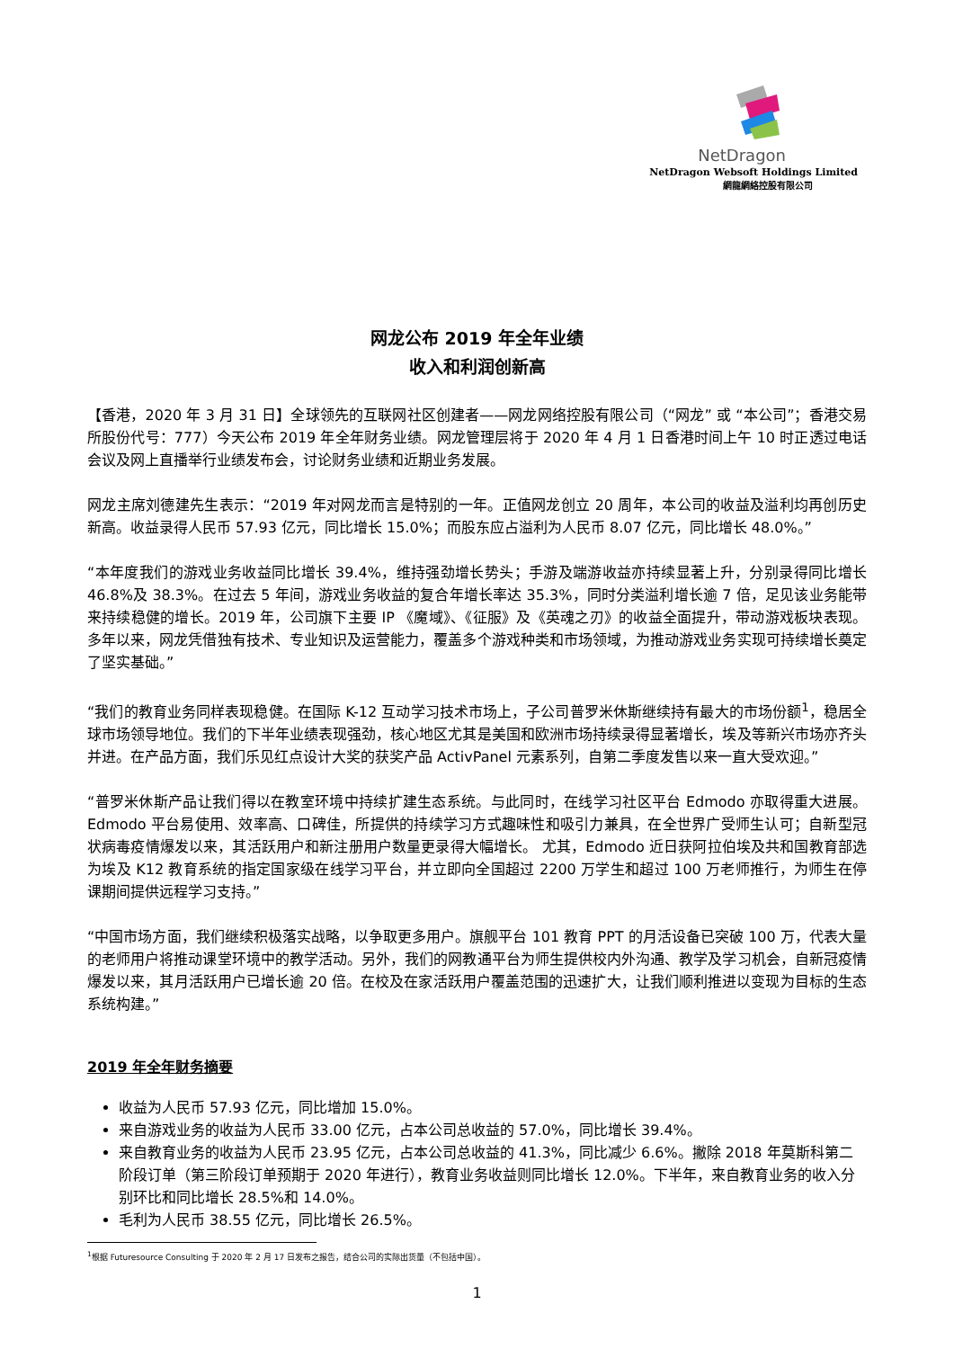NetDragon
NetDragon Websoft Holdings Limited
網龍網絡控股有限公司
网龙公布 2019 年全年业绩
收入和利润创新高
【香港，2020 年 3 月 31 日】全球领先的互联网社区创建者——网龙网络控股有限公司（“网龙” 或 “本公司”；香港交易所股份代号：777）今天公布 2019 年全年财务业绩。网龙管理层将于 2020 年 4 月 1 日香港时间上午 10 时正透过电话会议及网上直播举行业绩发布会，讨论财务业绩和近期业务发展。
网龙主席刘德建先生表示：“2019 年对网龙而言是特别的一年。正值网龙创立 20 周年，本公司的收益及溢利均再创历史新高。收益录得人民币 57.93 亿元，同比增长 15.0%；而股东应占溢利为人民币 8.07 亿元，同比增长 48.0%。”
“本年度我们的游戏业务收益同比增长 39.4%，维持强劲增长势头；手游及端游收益亦持续显著上升，分别录得同比增长 46.8%及 38.3%。在过去 5 年间，游戏业务收益的复合年增长率达 35.3%，同时分类溢利增长逾 7 倍，足见该业务能带来持续稳健的增长。2019 年，公司旗下主要 IP 《魔域》、《征服》及《英魂之刃》的收益全面提升，带动游戏板块表现。多年以来，网龙凭借独有技术、专业知识及运营能力，覆盖多个游戏种类和市场领域，为推动游戏业务实现可持续增长奠定了坚实基础。”
“我们的教育业务同样表现稳健。在国际 K-12 互动学习技术市场上，子公司普罗米休斯继续持有最大的市场份额<sup>1</sup>，稳居全球市场领导地位。我们的下半年业绩表现强劲，核心地区尤其是美国和欧洲市场持续录得显著增长，埃及等新兴市场亦齐头并进。在产品方面，我们乐见红点设计大奖的获奖产品 ActivPanel 元素系列，自第二季度发售以来一直大受欢迎。”
“普罗米休斯产品让我们得以在教室环境中持续扩建生态系统。与此同时，在线学习社区平台 Edmodo 亦取得重大进展。Edmodo 平台易使用、效率高、口碑佳，所提供的持续学习方式趣味性和吸引力兼具，在全世界广受师生认可；自新型冠状病毒疫情爆发以来，其活跃用户和新注册用户数量更录得大幅增长。 尤其，Edmodo 近日获阿拉伯埃及共和国教育部选为埃及 K12 教育系统的指定国家级在线学习平台，并立即向全国超过 2200 万学生和超过 100 万老师推行，为师生在停课期间提供远程学习支持。”
“中国市场方面，我们继续积极落实战略，以争取更多用户。旗舰平台 101 教育 PPT 的月活设备已突破 100 万，代表大量的老师用户将推动课堂环境中的教学活动。另外，我们的网教通平台为师生提供校内外沟通、教学及学习机会，自新冠疫情爆发以来，其月活跃用户已增长逾 20 倍。在校及在家活跃用户覆盖范围的迅速扩大，让我们顺利推进以变现为目标的生态系统构建。”
2019 年全年财务摘要
收益为人民币 57.93 亿元，同比增加 15.0%。
来自游戏业务的收益为人民币 33.00 亿元，占本公司总收益的 57.0%，同比增长 39.4%。
来自教育业务的收益为人民币 23.95 亿元，占本公司总收益的 41.3%，同比减少 6.6%。撇除 2018 年莫斯科第二阶段订单（第三阶段订单预期于 2020 年进行），教育业务收益则同比增长 12.0%。下半年，来自教育业务的收入分别环比和同比增长 28.5%和 14.0%。
毛利为人民币 38.55 亿元，同比增长 26.5%。
<sup>1</sup> 根据 Futuresource Consulting 于 2020 年 2 月 17 日发布之报告，结合公司的实际出货量（不包括中国）。
1